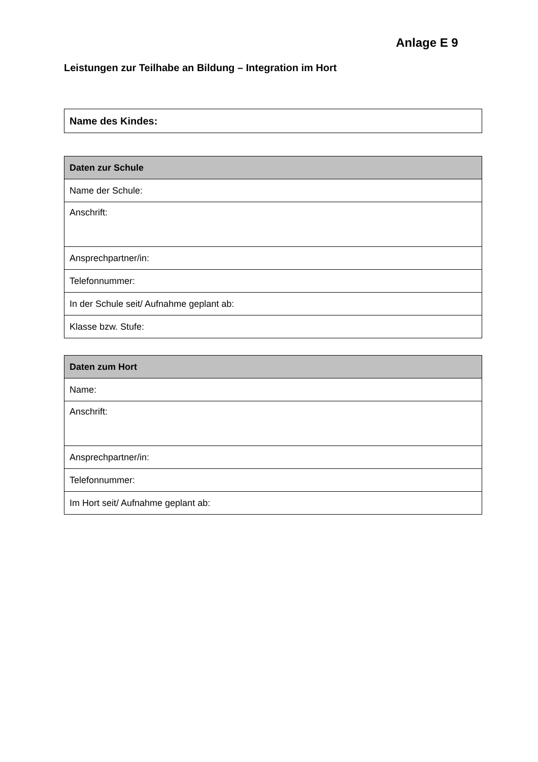Anlage E 9
Leistungen zur Teilhabe an Bildung – Integration im Hort
| Name des Kindes: |
| Daten zur Schule |
| --- |
| Name der Schule: |
| Anschrift: |
| Ansprechpartner/in: |
| Telefonnummer: |
| In der Schule seit/ Aufnahme geplant ab: |
| Klasse bzw. Stufe: |
| Daten zum Hort |
| --- |
| Name: |
| Anschrift: |
| Ansprechpartner/in: |
| Telefonnummer: |
| Im Hort seit/ Aufnahme geplant ab: |